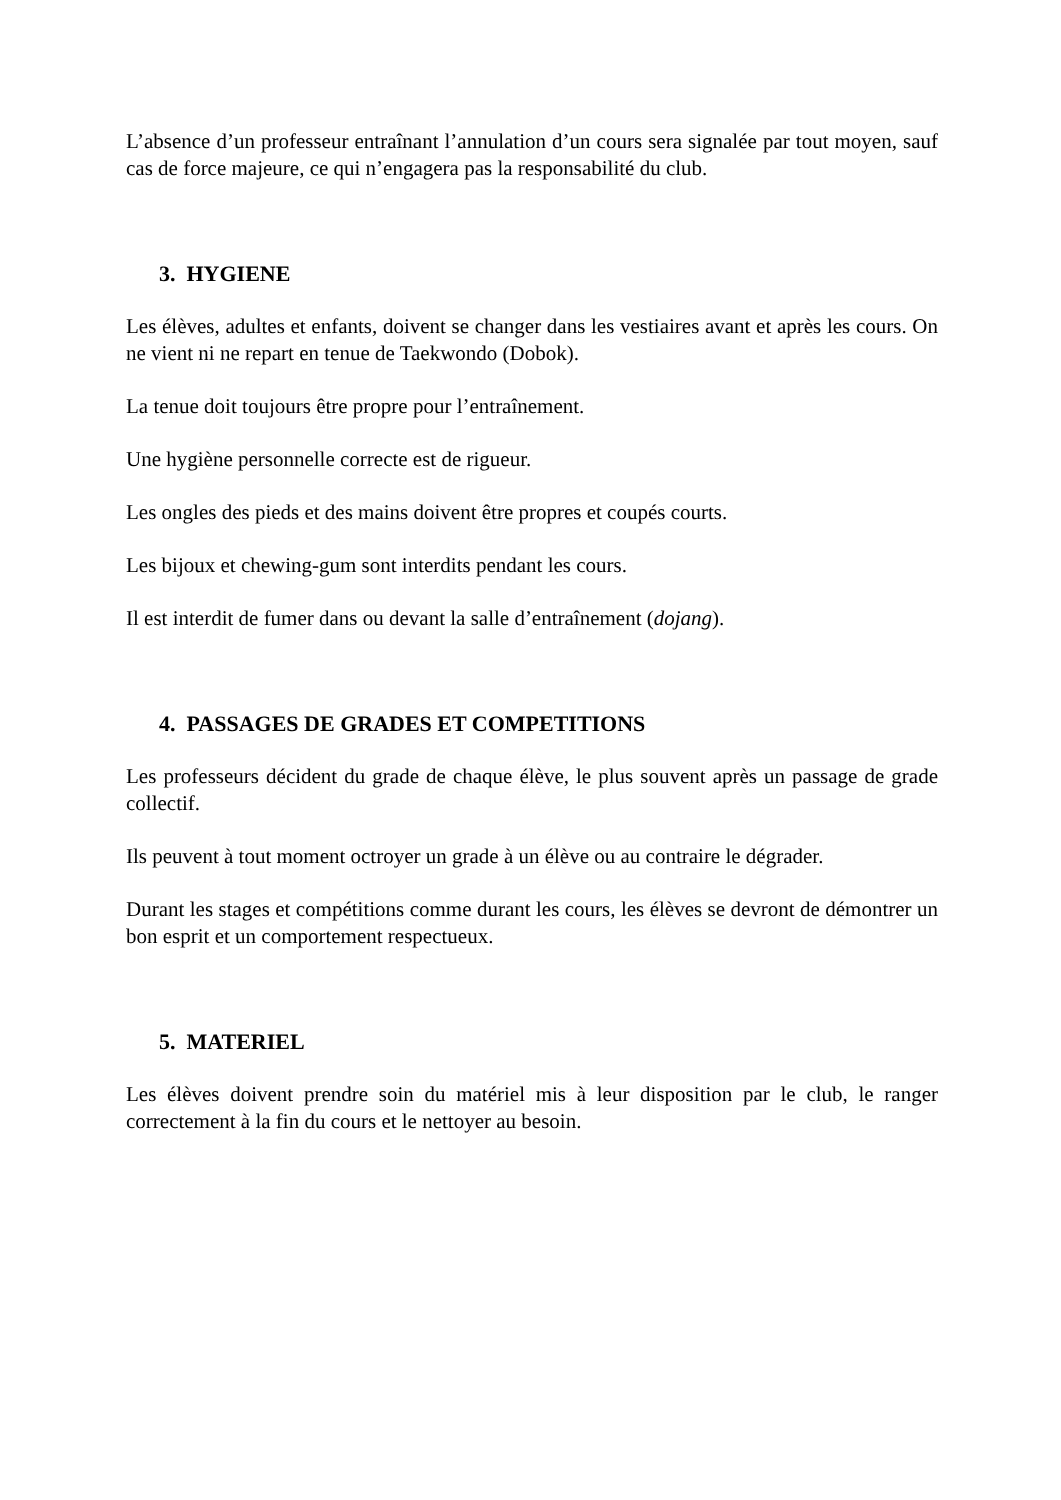L’absence d’un professeur entraînant l’annulation d’un cours sera signalée par tout moyen, sauf cas de force majeure, ce qui n’engagera pas la responsabilité du club.
3. HYGIENE
Les élèves, adultes et enfants, doivent se changer dans les vestiaires avant et après les cours. On ne vient ni ne repart en tenue de Taekwondo (Dobok).
La tenue doit toujours être propre pour l’entraînement.
Une hygiène personnelle correcte est de rigueur.
Les ongles des pieds et des mains doivent être propres et coupés courts.
Les bijoux et chewing-gum sont interdits pendant les cours.
Il est interdit de fumer dans ou devant la salle d’entraînement (dojang).
4. PASSAGES DE GRADES ET COMPETITIONS
Les professeurs décident du grade de chaque élève, le plus souvent après un passage de grade collectif.
Ils peuvent à tout moment octroyer un grade à un élève ou au contraire le dégrader.
Durant les stages et compétitions comme durant les cours, les élèves se devront de démontrer un bon esprit et un comportement respectueux.
5. MATERIEL
Les élèves doivent prendre soin du matériel mis à leur disposition par le club, le ranger correctement à la fin du cours et le nettoyer au besoin.